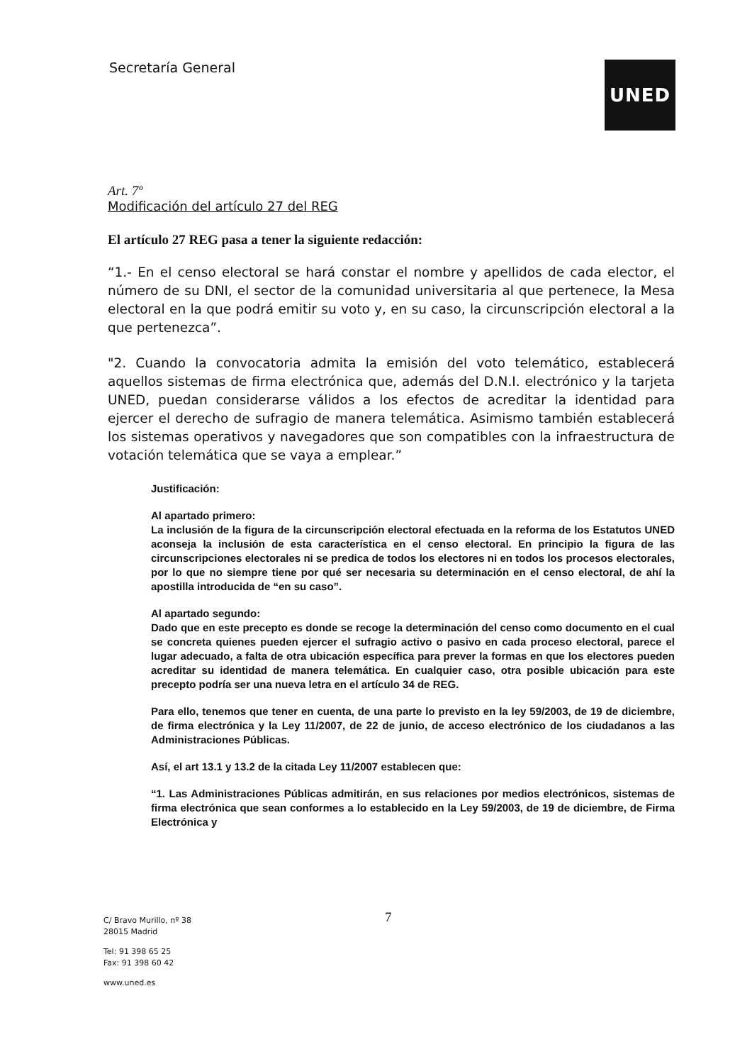Secretaría General UNED
Art. 7º
Modificación del artículo 27 del REG
El artículo 27 REG pasa a tener la siguiente redacción:
“1.- En el censo electoral se hará constar el nombre y apellidos de cada elector, el número de su DNI, el sector de la comunidad universitaria al que pertenece, la Mesa electoral en la que podrá emitir su voto y, en su caso, la circunscripción electoral a la que pertenezca”.
"2. Cuando la convocatoria admita la emisión del voto telemático, establecerá aquellos sistemas de firma electrónica que, además del D.N.I. electrónico y la tarjeta UNED, puedan considerarse válidos a los efectos de acreditar la identidad para ejercer el derecho de sufragio de manera telemática. Asimismo también establecerá los sistemas operativos y navegadores que son compatibles con la infraestructura de votación telemática que se vaya a emplear.”
Justificación:
Al apartado primero:
La inclusión de la figura de la circunscripción electoral efectuada en la reforma de los Estatutos UNED aconseja la inclusión de esta característica en el censo electoral. En principio la figura de las circunscripciones electorales ni se predica de todos los electores ni en todos los procesos electorales, por lo que no siempre tiene por qué ser necesaria su determinación en el censo electoral, de ahí la apostilla introducida de “en su caso”.
Al apartado segundo:
Dado que en este precepto es donde se recoge la determinación del censo como documento en el cual se concreta quienes pueden ejercer el sufragio activo o pasivo en cada proceso electoral, parece el lugar adecuado, a falta de otra ubicación específica para prever la formas en que los electores pueden acreditar su identidad de manera telemática. En cualquier caso, otra posible ubicación para este precepto podría ser una nueva letra en el artículo 34 de REG.
Para ello, tenemos que tener en cuenta, de una parte lo previsto en la ley 59/2003, de 19 de diciembre, de firma electrónica y la Ley 11/2007, de 22 de junio, de acceso electrónico de los ciudadanos a las Administraciones Públicas.
Así, el art 13.1 y 13.2 de la citada Ley 11/2007 establecen que:
“1. Las Administraciones Públicas admitirán, en sus relaciones por medios electrónicos, sistemas de firma electrónica que sean conformes a lo establecido en la Ley 59/2003, de 19 de diciembre, de Firma Electrónica y
7
C/ Bravo Murillo, nº 38
28015 Madrid
Tel: 91 398 65 25
Fax: 91 398 60 42
www.uned.es